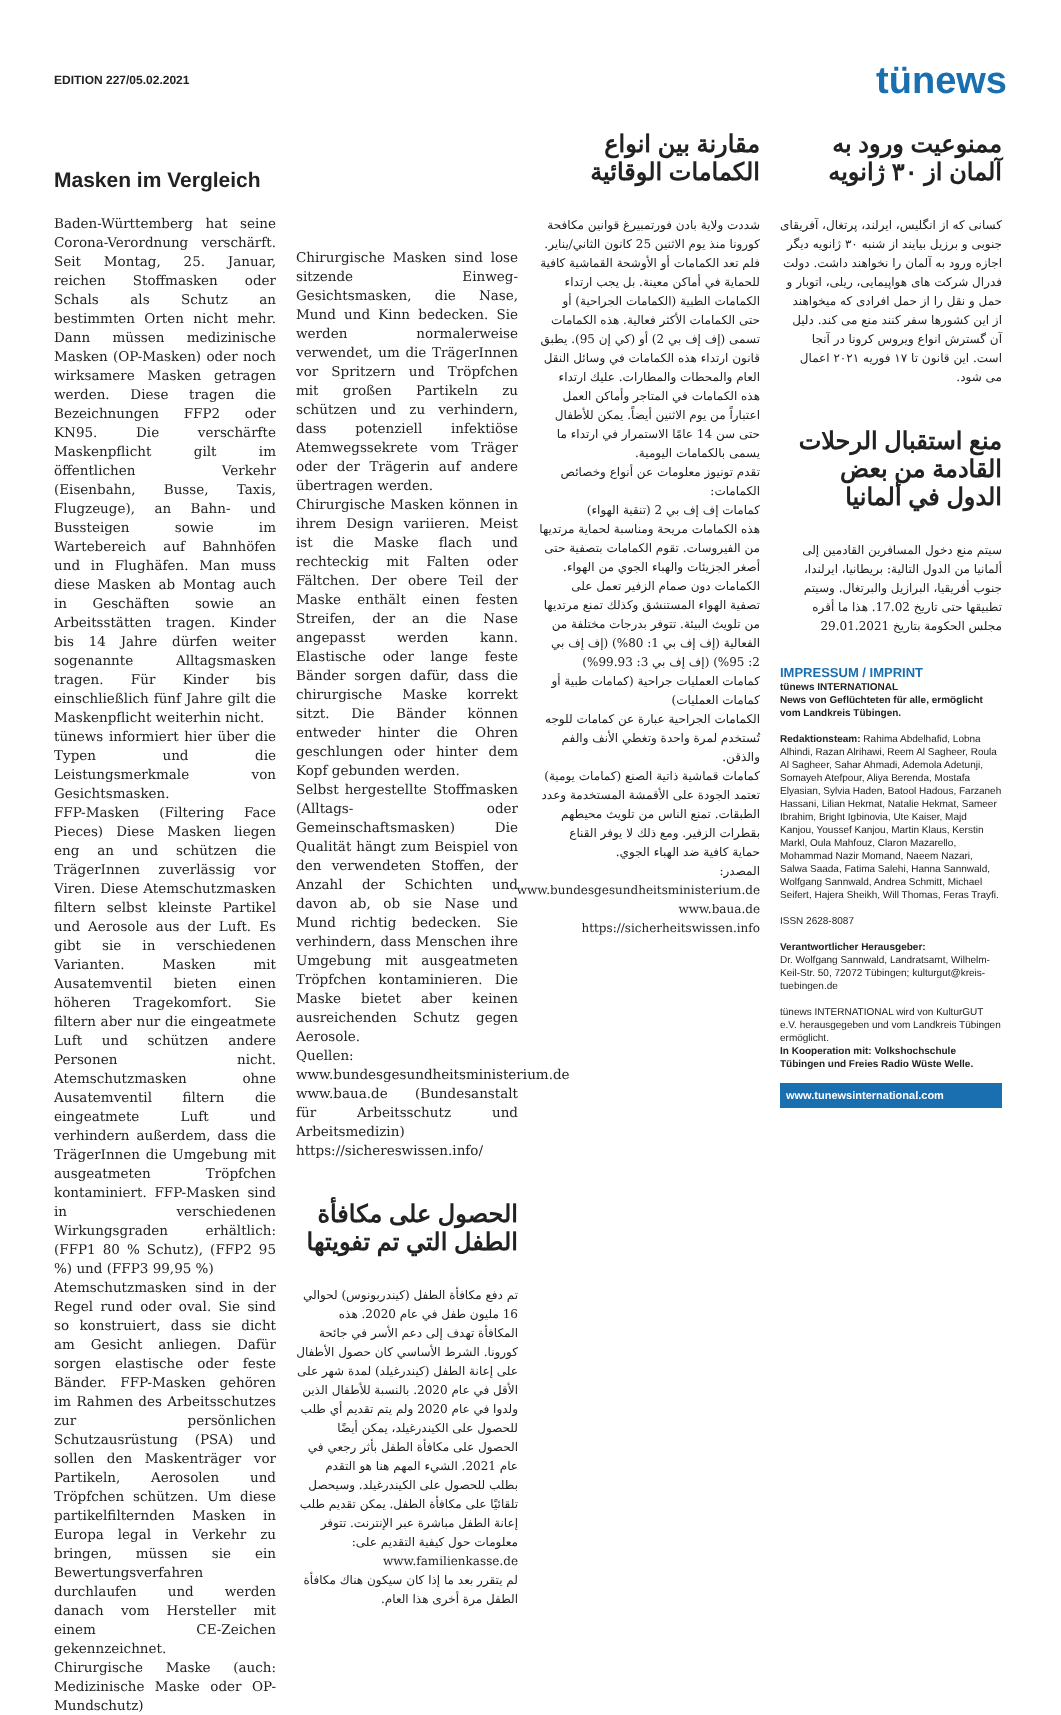EDITION 227/05.02.2021 tünews
Masken im Vergleich
Baden-Württemberg hat seine Corona-Verordnung verschärft. Seit Montag, 25. Januar, reichen Stoffmasken oder Schals als Schutz an bestimmten Orten nicht mehr. Dann müssen medizinische Masken (OP-Masken) oder noch wirksamere Masken getragen werden. Diese tragen die Bezeichnungen FFP2 oder KN95. Die verschärfte Maskenpflicht gilt im öffentlichen Verkehr (Eisenbahn, Busse, Taxis, Flugzeuge), an Bahn- und Bussteigen sowie im Wartebereich auf Bahnhöfen und in Flughäfen. Man muss diese Masken ab Montag auch in Geschäften sowie an Arbeitsstätten tragen. Kinder bis 14 Jahre dürfen weiter sogenannte Alltagsmasken tragen. Für Kinder bis einschließlich fünf Jahre gilt die Maskenpflicht weiterhin nicht.
tünews informiert hier über die Typen und die Leistungsmerkmale von Gesichtsmasken.
FFP-Masken (Filtering Face Pieces) Diese Masken liegen eng an und schützen die TrägerInnen zuverlässig vor Viren. Diese Atemschutzmasken filtern selbst kleinste Partikel und Aerosole aus der Luft. Es gibt sie in verschiedenen Varianten. Masken mit Ausatemventil bieten einen höheren Tragekomfort. Sie filtern aber nur die eingeatmete Luft und schützen andere Personen nicht. Atemschutzmasken ohne Ausatemventil filtern die eingeatmete Luft und verhindern außerdem, dass die TrägerInnen die Umgebung mit ausgeatmeten Tröpfchen kontaminiert. FFP-Masken sind in verschiedenen Wirkungsgraden erhältlich: (FFP1 80 % Schutz), (FFP2 95 %) und (FFP3 99,95 %)
Atemschutzmasken sind in der Regel rund oder oval. Sie sind so konstruiert, dass sie dicht am Gesicht anliegen. Dafür sorgen elastische oder feste Bänder. FFP-Masken gehören im Rahmen des Arbeitsschutzes zur persönlichen Schutzausrüstung (PSA) und sollen den Maskenträger vor Partikeln, Aerosolen und Tröpfchen schützen. Um diese partikelfilternden Masken in Europa legal in Verkehr zu bringen, müssen sie ein Bewertungsverfahren durchlaufen und werden danach vom Hersteller mit einem CE-Zeichen gekennzeichnet.
Chirurgische Maske (auch: Medizinische Maske oder OP-Mundschutz)
Chirurgische Masken sind lose sitzende Einweg-Gesichtsmasken, die Nase, Mund und Kinn bedecken. Sie werden normalerweise verwendet, um die TrägerInnen vor Spritzern und Tröpfchen mit großen Partikeln zu schützen und zu verhindern, dass potenziell infektiöse Atemwegssekrete vom Träger oder der Trägerin auf andere übertragen werden.
Chirurgische Masken können in ihrem Design variieren. Meist ist die Maske flach und rechteckig mit Falten oder Fältchen. Der obere Teil der Maske enthält einen festen Streifen, der an die Nase angepasst werden kann. Elastische oder lange feste Bänder sorgen dafür, dass die chirurgische Maske korrekt sitzt. Die Bänder können entweder hinter die Ohren geschlungen oder hinter dem Kopf gebunden werden.
Selbst hergestellte Stoffmasken (Alltags- oder Gemeinschaftsmasken) Die Qualität hängt zum Beispiel von den verwendeten Stoffen, der Anzahl der Schichten und davon ab, ob sie Nase und Mund richtig bedecken. Sie verhindern, dass Menschen ihre Umgebung mit ausgeatmeten Tröpfchen kontaminieren. Die Maske bietet aber keinen ausreichenden Schutz gegen Aerosole.
Quellen:
www.bundesgesundheitsministerium.de
www.baua.de (Bundesanstalt für Arbeitsschutz und Arbeitsmedizin)
https://sichereswissen.info/
الحصول على مكافأة الطفل التي تم تفويتها
تم دفع مكافأة الطفل (كيندربونوس) لحوالي 16 مليون طفل في عام 2020. هذه المكافأة تهدف إلى دعم الأسر في جائحة كورونا. الشرط الأساسي كان حصول الأطفال على إعانة الطفل (كيندرغيلد) لمدة شهر على الأقل في عام 2020. بالنسبة للأطفال الذين ولدوا في عام 2020 ولم يتم تقديم أي طلب للحصول على الكيندرغيلد، يمكن أيضًا الحصول على مكافأة الطفل بأثر رجعي في عام 2021. الشيء المهم هنا هو التقدم بطلب للحصول على الكيندرغيلد. وسيحصل تلقائيًا على مكافأة الطفل. يمكن تقديم طلب إعانة الطفل مباشرة عبر الإنترنت. تتوفر معلومات حول كيفية التقديم على:
www.familienkasse.de
لم يتقرر بعد ما إذا كان سيكون هناك مكافأة الطفل مرة أخرى هذا العام.
مقارنة بين انواع الكمامات الوقائية
شددت ولاية بادن فورتمبيرغ قوانين مكافحة كورونا منذ يوم الاثنين 25 كانون الثاني/يناير. فلم تعد الكمامات أو الأوشحة القماشية كافية للحماية في أماكن معينة. بل يجب ارتداء الكمامات الطبية (الكمامات الجراحية) أو حتى الكمامات الأكثر فعالية. هذه الكمامات تسمى (إف إف بي 2) أو (كي إن 95). يطبق قانون ارتداء هذه الكمامات في وسائل النقل العام والمحطات والمطارات. عليك ارتداء هذه الكمامات في المتاجر وأماكن العمل اعتباراً من يوم الاثنين أيضاً. يمكن للأطفال حتى سن 14 عامًا الاستمرار في ارتداء ما يسمى بالكمامات اليومية.
تقدم تونيوز معلومات عن أنواع وخصائص الكمامات:
كمامات إف إف بي 2 (تنقية الهواء)
هذه الكمامات مريحة ومناسبة لحماية مرتديها من الفيروسات. تقوم الكمامات بتصفية حتى أصغر الجزيئات والهباء الجوي من الهواء. الكمامات دون صمام الزفير تعمل على تصفية الهواء المستنشق وكذلك تمنع مرتديها من تلويث البيئة. تتوفر بدرجات مختلفة من الفعالية (إف إف بي 1: 80%) (إف إف بي 2: 95%) (إف إف بي 3: 99.93%)
كمامات العمليات جراحية (كمامات طبية أو كمامات العمليات)
الكمامات الجراحية عبارة عن كمامات للوجه تُستخدم لمرة واحدة وتغطي الأنف والفم والذقن.
كمامات قماشية ذاتية الصنع (كمامات يومية)
تعتمد الجودة على الأقمشة المستخدمة وعدد الطبقات. تمنع الناس من تلويث محيطهم بقطرات الزفير. ومع ذلك لا يوفر القناع حماية كافية ضد الهباء الجوي.
المصدر:
www.bundesgesundheitsministerium.de
www.baua.de
https://sicherheitswissen.info
ممنوعیت ورود به آلمان از ۳۰ ژانویه
کسانی که از انگلیس، ایرلند، پرتغال، آفریقای جنوبی و برزیل بیایند از شنبه ۳۰ ژانویه دیگر اجازه ورود به آلمان را نخواهند داشت. دولت فدرال شرکت های هواپیمایی، ریلی، اتوبار و حمل و نقل را از حمل افرادی که میخواهند از این کشورها سفر کنند منع می کند. دلیل آن گسترش انواع ویروس کرونا در آنجا است. این قانون تا ۱۷ فوریه ۲۰۲۱ اعمال می شود.
منع استقبال الرحلات القادمة من بعض الدول في ألمانيا
سيتم منع دخول المسافرين القادمين إلى ألمانيا من الدول التالية: بريطانيا، ايرلندا، جنوب أفريقيا، البرازيل والبرتغال. وسيتم تطبيقها حتى تاريخ 17.02. هذا ما أقره مجلس الحكومة بتاريخ 29.01.2021
IMPRESSUM / IMPRINT
tünews INTERNATIONAL
News von Geflüchteten für alle, ermöglicht vom Landkreis Tübingen.
Redaktionsteam: Rahima Abdelhafid, Lobna Alhindi, Razan Alrihawi, Reem Al Sagheer, Roula Al Sagheer, Sahar Ahmadi, Ademola Adetunji, Somayeh Atefpour, Aliya Berenda, Mostafa Elyasian, Sylvia Haden, Batool Hadous, Farzaneh Hassani, Lilian Hekmat, Natalie Hekmat, Sameer Ibrahim, Bright Igbinovia, Ute Kaiser, Majd Kanjou, Youssef Kanjou, Martin Klaus, Kerstin Markl, Oula Mahfouz, Claron Mazarello, Mohammad Nazir Momand, Naeem Nazari, Salwa Saada, Fatima Salehi, Hanna Sannwald, Wolfgang Sannwald, Andrea Schmitt, Michael Seifert, Hajera Sheikh, Will Thomas, Feras Trayfi.
ISSN 2628-8087
Verantwortlicher Herausgeber:
Dr. Wolfgang Sannwald, Landratsamt, Wilhelm-Keil-Str. 50, 72072 Tübingen; kulturgut@kreis-tuebingen.de
tünews INTERNATIONAL wird von KulturGUT e.V. herausgegeben und vom Landkreis Tübingen ermöglicht.
In Kooperation mit: Volkshochschule Tübingen und Freies Radio Wüste Welle.
www.tunewsinternational.com